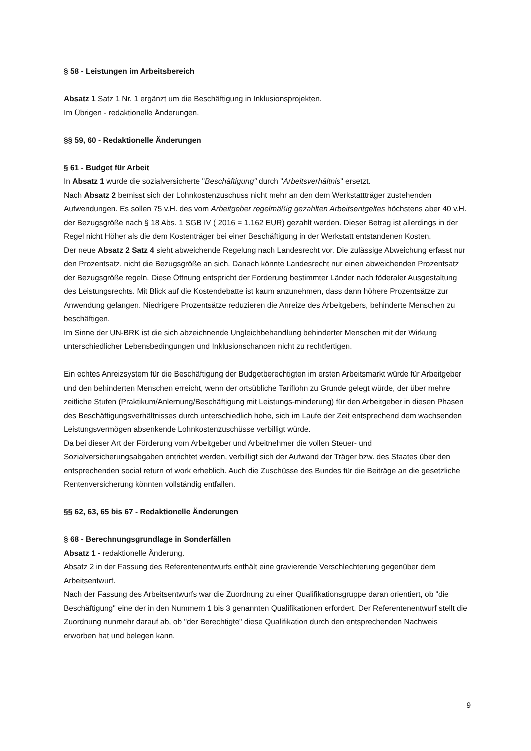§ 58 - Leistungen im Arbeitsbereich
Absatz 1 Satz 1 Nr. 1 ergänzt um die Beschäftigung in Inklusionsprojekten.
Im Übrigen - redaktionelle Änderungen.
§§ 59, 60 - Redaktionelle Änderungen
§ 61 - Budget für Arbeit
In Absatz 1 wurde die sozialversicherte "Beschäftigung" durch "Arbeitsverhältnis" ersetzt.
Nach Absatz 2 bemisst sich der Lohnkostenzuschuss nicht mehr an den dem Werkstattträger zustehenden Aufwendungen. Es sollen 75 v.H. des vom Arbeitgeber regelmäßig gezahlten Arbeitsentgeltes höchstens aber 40 v.H. der Bezugsgröße nach § 18 Abs. 1 SGB IV ( 2016 = 1.162 EUR) gezahlt werden. Dieser Betrag ist allerdings in der Regel nicht Höher als die dem Kostenträger bei einer Beschäftigung in der Werkstatt entstandenen Kosten.
Der neue Absatz 2 Satz 4 sieht abweichende Regelung nach Landesrecht vor. Die zulässige Abweichung erfasst nur den Prozentsatz, nicht die Bezugsgröße an sich. Danach könnte Landesrecht nur einen abweichenden Prozentsatz der Bezugsgröße regeln. Diese Öffnung entspricht der Forderung bestimmter Länder nach föderaler Ausgestaltung des Leistungsrechts. Mit Blick auf die Kostendebatte ist kaum anzunehmen, dass dann höhere Prozentsätze zur Anwendung gelangen. Niedrigere Prozentsätze reduzieren die Anreize des Arbeitgebers, behinderte Menschen zu beschäftigen.
Im Sinne der UN-BRK ist die sich abzeichnende Ungleichbehandlung behinderter Menschen mit der Wirkung unterschiedlicher Lebensbedingungen und Inklusionschancen nicht zu rechtfertigen.
Ein echtes Anreizsystem für die Beschäftigung der Budgetberechtigten im ersten Arbeitsmarkt würde für Arbeitgeber und den behinderten Menschen erreicht, wenn der ortsübliche Tariflohn zu Grunde gelegt würde, der über mehre zeitliche Stufen (Praktikum/Anlernung/Beschäftigung mit Leistungs-minderung) für den Arbeitgeber in diesen Phasen des Beschäftigungsverhältnisses durch unterschiedlich hohe, sich im Laufe der Zeit entsprechend dem wachsenden Leistungsvermögen absenkende Lohnkostenzuschüsse verbilligt würde.
Da bei dieser Art der Förderung vom Arbeitgeber und Arbeitnehmer die vollen Steuer- und Sozialversicherungsabgaben entrichtet werden, verbilligt sich der Aufwand der Träger bzw. des Staates über den entsprechenden social return of work erheblich. Auch die Zuschüsse des Bundes für die Beiträge an die gesetzliche Rentenversicherung könnten vollständig entfallen.
§§ 62, 63, 65 bis 67 - Redaktionelle Änderungen
§ 68 - Berechnungsgrundlage in Sonderfällen
Absatz 1 - redaktionelle Änderung.
Absatz 2 in der Fassung des Referentenentwurfs enthält eine gravierende Verschlechterung gegenüber dem Arbeitsentwurf.
Nach der Fassung des Arbeitsentwurfs war die Zuordnung zu einer Qualifikationsgruppe daran orientiert, ob "die Beschäftigung" eine der in den Nummern 1 bis 3 genannten Qualifikationen erfordert. Der Referentenentwurf stellt die Zuordnung nunmehr darauf ab, ob "der Berechtigte" diese Qualifikation durch den entsprechenden Nachweis erworben hat und belegen kann.
9